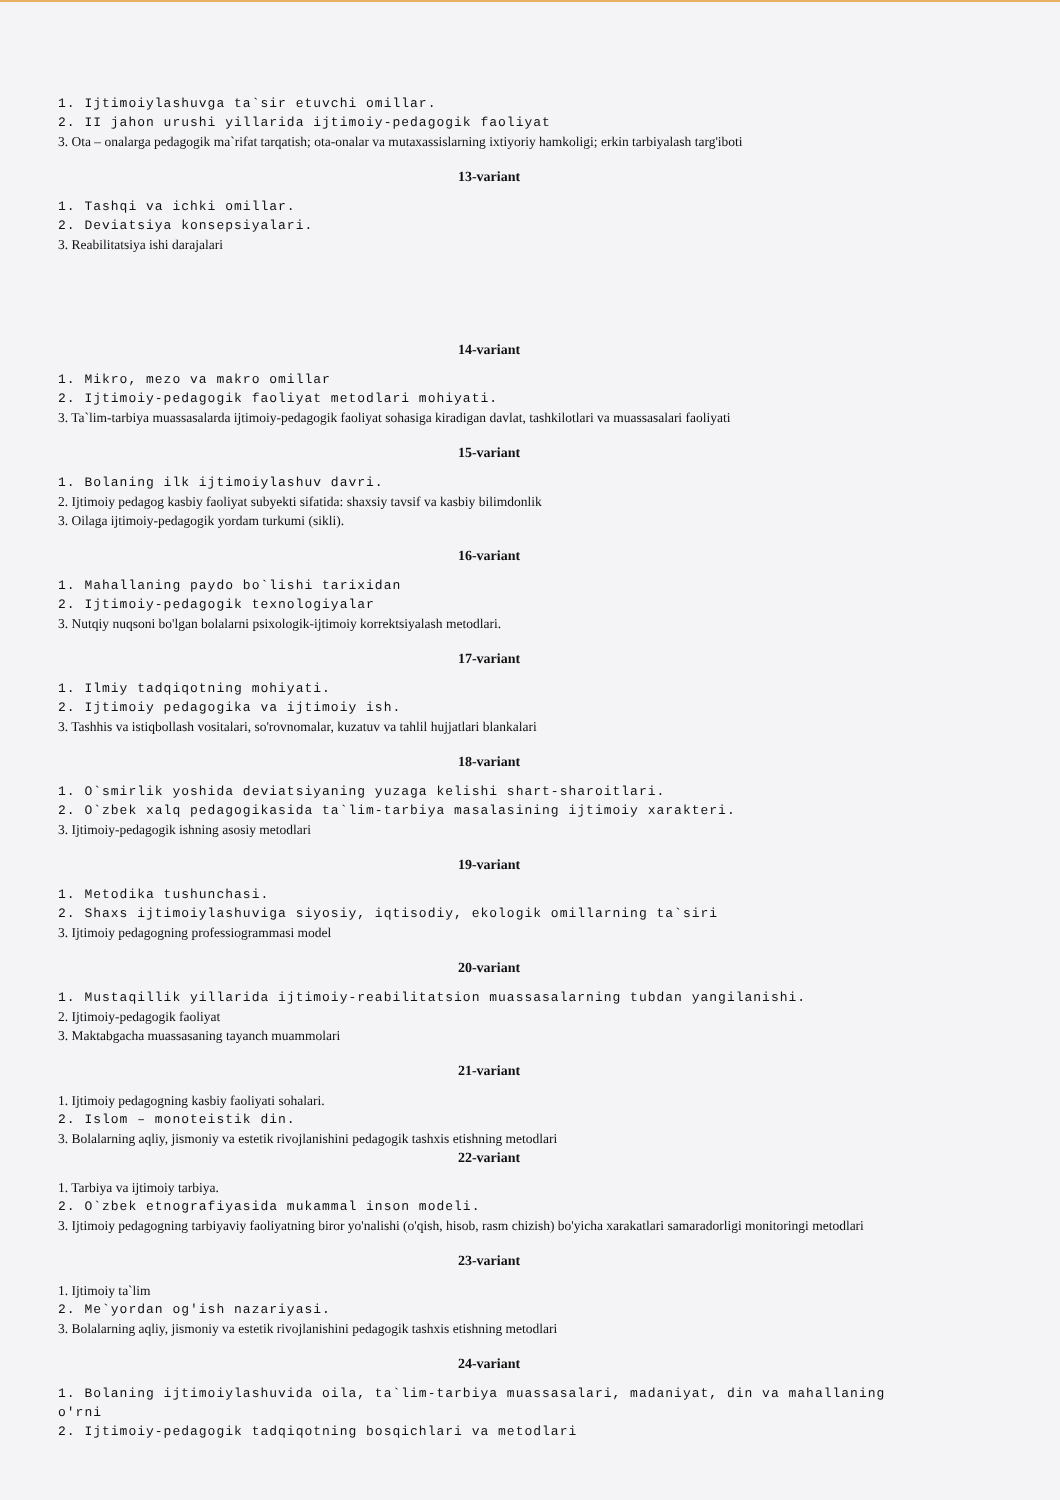1. Ijtimoiylashuvga ta`sir etuvchi omillar.
2. II jahon urushi yillarida ijtimoiy-pedagogik faoliyat
3. Ota – onalarga pedagogik ma`rifat tarqatish; ota-onalar va mutaxassislarning ixtiyoriy hamkoligi; erkin tarbiyalash targ'iboti
13-variant
1. Tashqi va ichki omillar.
2. Deviatsiya konsepsiyalari.
3. Reabilitatsiya ishi darajalari
14-variant
1. Mikro, mezo va makro omillar
2. Ijtimoiy-pedagogik faoliyat metodlari mohiyati.
3. Ta`lim-tarbiya muassasalarda ijtimoiy-pedagogik faoliyat sohasiga kiradigan davlat, tashkilotlari va muassasalari faoliyati
15-variant
1. Bolaning ilk ijtimoiylashuv davri.
2. Ijtimoiy pedagog kasbiy faoliyat subyekti sifatida: shaxsiy tavsif va kasbiy bilimdonlik
3. Oilaga ijtimoiy-pedagogik yordam turkumi (sikli).
16-variant
1. Mahallaning paydo bo`lishi tarixidan
2. Ijtimoiy-pedagogik texnologiyalar
3. Nutqiy nuqsoni bo'lgan bolalarni psixologik-ijtimoiy korrektsiyalash metodlari.
17-variant
1. Ilmiy tadqiqotning mohiyati.
2. Ijtimoiy pedagogika va ijtimoiy ish.
3. Tashhis va istiqbollash vositalari, so'rovnomalar, kuzatuv va tahlil hujjatlari blankalari
18-variant
1. O`smirlik yoshida deviatsiyaning yuzaga kelishi shart-sharoitlari.
2. O`zbek xalq pedagogikasida ta`lim-tarbiya masalasining ijtimoiy xarakteri.
3. Ijtimoiy-pedagogik ishning asosiy metodlari
19-variant
1. Metodika tushunchasi.
2. Shaxs ijtimoiylashuviga siyosiy, iqtisodiy, ekologik omillarning ta`siri
3. Ijtimoiy pedagogning professiogrammasi model
20-variant
1. Mustaqillik yillarida ijtimoiy-reabilitatsion muassasalarning tubdan yangilanishi.
2. Ijtimoiy-pedagogik faoliyat
3. Maktabgacha muassasaning tayanch muammolari
21-variant
1. Ijtimoiy pedagogning kasbiy faoliyati sohalari.
2. Islom – monoteistik din.
3. Bolalarning aqliy, jismoniy va estetik rivojlanishini pedagogik tashxis etishning metodlari
22-variant
1. Tarbiya va ijtimoiy tarbiya.
2. O`zbek etnografiyasida mukammal inson modeli.
3. Ijtimoiy pedagogning tarbiyaviy faoliyatning biror yo'nalishi (o'qish, hisob, rasm chizish) bo'yicha xarakatlari samaradorligi monitoringi metodlari
23-variant
1. Ijtimoiy ta`lim
2. Me`yordan og'ish nazariyasi.
3. Bolalarning aqliy, jismoniy va estetik rivojlanishini pedagogik tashxis etishning metodlari
24-variant
1. Bolaning ijtimoiylashuvida oila, ta`lim-tarbiya muassasalari, madaniyat, din va mahallaning o'rni
2. Ijtimoiy-pedagogik tadqiqotning bosqichlari va metodlari